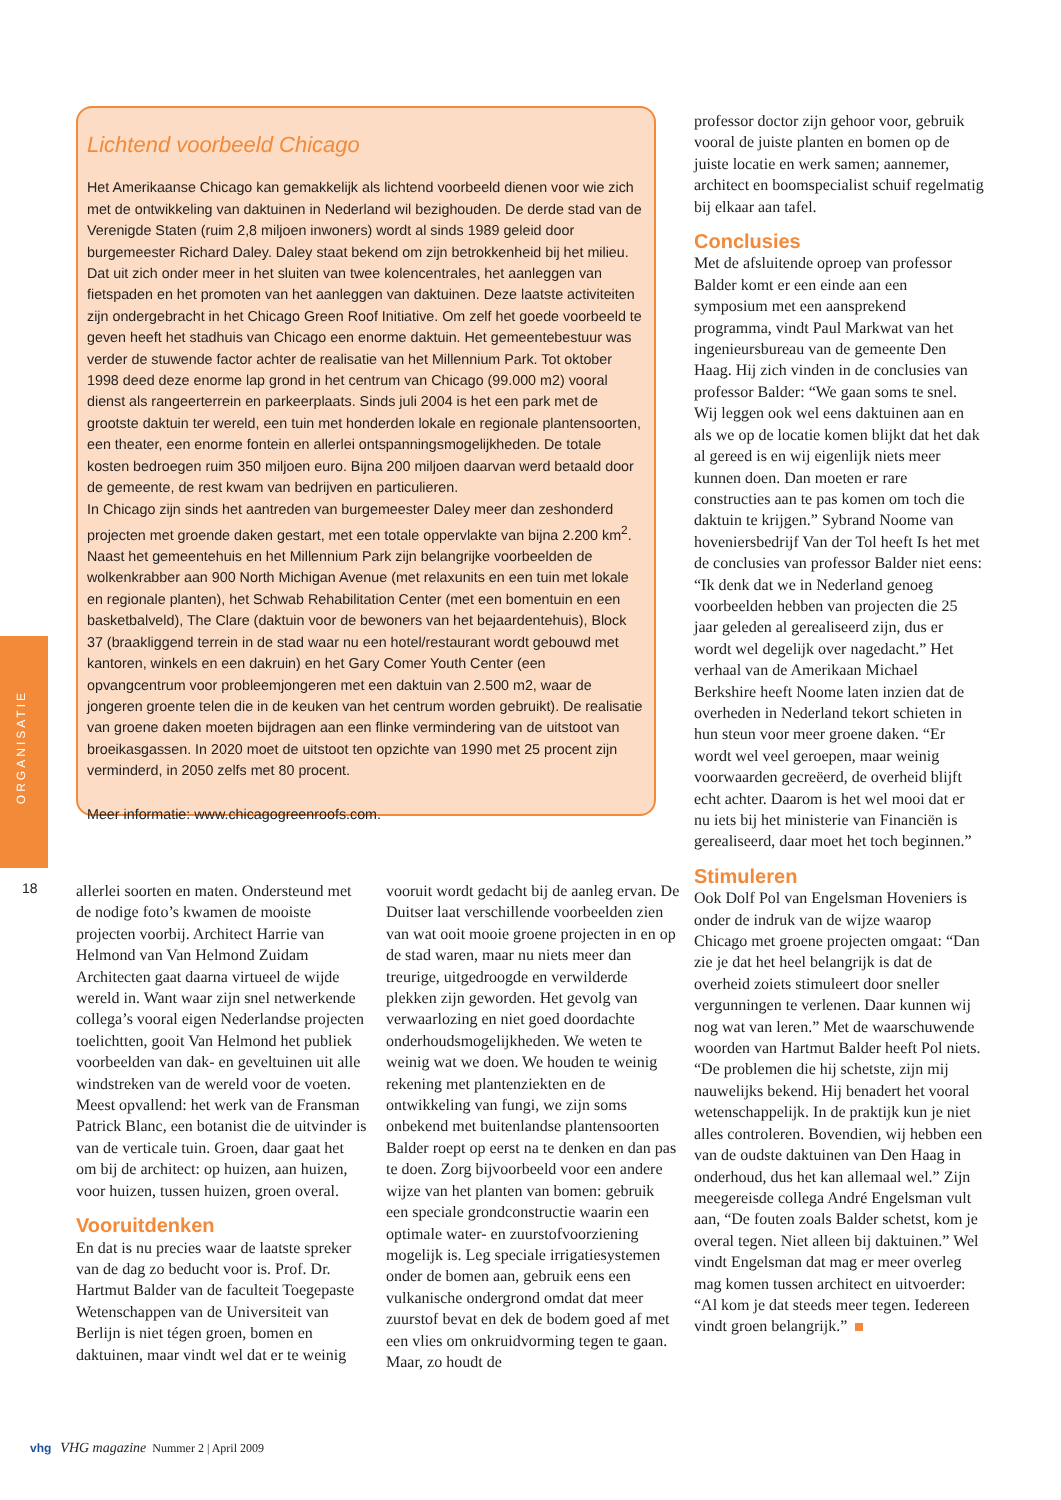ORGANISATIE
Lichtend voorbeeld Chicago
Het Amerikaanse Chicago kan gemakkelijk als lichtend voorbeeld dienen voor wie zich met de ontwikkeling van daktuinen in Nederland wil bezighouden. De derde stad van de Verenigde Staten (ruim 2,8 miljoen inwoners) wordt al sinds 1989 geleid door burgemeester Richard Daley. Daley staat bekend om zijn betrokkenheid bij het milieu. Dat uit zich onder meer in het sluiten van twee kolencentrales, het aanleggen van fietspaden en het promoten van het aanleggen van daktuinen. Deze laatste activiteiten zijn ondergebracht in het Chicago Green Roof Initiative. Om zelf het goede voorbeeld te geven heeft het stadhuis van Chicago een enorme daktuin. Het gemeentebestuur was verder de stuwende factor achter de realisatie van het Millennium Park. Tot oktober 1998 deed deze enorme lap grond in het centrum van Chicago (99.000 m2) vooral dienst als rangeerterrein en parkeerplaats. Sinds juli 2004 is het een park met de grootste daktuin ter wereld, een tuin met honderden lokale en regionale plantensoorten, een theater, een enorme fontein en allerlei ontspanningsmogelijkheden. De totale kosten bedroegen ruim 350 miljoen euro. Bijna 200 miljoen daarvan werd betaald door de gemeente, de rest kwam van bedrijven en particulieren.
In Chicago zijn sinds het aantreden van burgemeester Daley meer dan zeshonderd projecten met groende daken gestart, met een totale oppervlakte van bijna 2.200 km<sup>2</sup>. Naast het gemeentehuis en het Millennium Park zijn belangrijke voorbeelden de wolkenkrabber aan 900 North Michigan Avenue (met relaxunits en een tuin met lokale en regionale planten), het Schwab Rehabilitation Center (met een bomentuin en een basketbalveld), The Clare (daktuin voor de bewoners van het bejaardentehuis), Block 37 (braakliggend terrein in de stad waar nu een hotel/restaurant wordt gebouwd met kantoren, winkels en een dakruin) en het Gary Comer Youth Center (een opvangcentrum voor probleemjongeren met een daktuin van 2.500 m2, waar de jongeren groente telen die in de keuken van het centrum worden gebruikt). De realisatie van groene daken moeten bijdragen aan een flinke vermindering van de uitstoot van broeikasgassen. In 2020 moet de uitstoot ten opzichte van 1990 met 25 procent zijn verminderd, in 2050 zelfs met 80 procent.
Meer informatie: www.chicagogreenroofs.com.
professor doctor zijn gehoor voor, gebruik vooral de juiste planten en bomen op de juiste locatie en werk samen; aannemer, architect en boomspecialist schuif regelmatig bij elkaar aan tafel.
Conclusies
Met de afsluitende oproep van professor Balder komt er een einde aan een symposium met een aansprekend programma, vindt Paul Markwat van het ingenieursbureau van de gemeente Den Haag. Hij zich vinden in de conclusies van professor Balder: “We gaan soms te snel. Wij leggen ook wel eens daktuinen aan en als we op de locatie komen blijkt dat het dak al gereed is en wij eigenlijk niets meer kunnen doen. Dan moeten er rare constructies aan te pas komen om toch die daktuin te krijgen.” Sybrand Noome van hoveniersbedrijf Van der Tol heeft Is het met de conclusies van professor Balder niet eens: “Ik denk dat we in Nederland genoeg voorbeelden hebben van projecten die 25 jaar geleden al gerealiseerd zijn, dus er wordt wel degelijk over nagedacht.” Het verhaal van de Amerikaan Michael Berkshire heeft Noome laten inzien dat de overheden in Nederland tekort schieten in hun steun voor meer groene daken. “Er wordt wel veel geroepen, maar weinig voorwaarden gecreëerd, de overheid blijft echt achter. Daarom is het wel mooi dat er nu iets bij het ministerie van Financiën is gerealiseerd, daar moet het toch beginnen.”
Stimuleren
Ook Dolf Pol van Engelsman Hoveniers is onder de indruk van de wijze waarop Chicago met groene projecten omgaat: “Dan zie je dat het heel belangrijk is dat de overheid zoiets stimuleert door sneller vergunningen te verlenen. Daar kunnen wij nog wat van leren.” Met de waarschuwende woorden van Hartmut Balder heeft Pol niets. “De problemen die hij schetste, zijn mij nauwelijks bekend. Hij benadert het vooral wetenschappelijk. In de praktijk kun je niet alles controleren. Bovendien, wij hebben een van de oudste daktuinen van Den Haag in onderhoud, dus het kan allemaal wel.” Zijn meegereisde collega André Engelsman vult aan, “De fouten zoals Balder schetst, kom je overal tegen. Niet alleen bij daktuinen.” Wel vindt Engelsman dat mag er meer overleg mag komen tussen architect en uitvoerder: “Al kom je dat steeds meer tegen. Iedereen vindt groen belangrijk.”
18
allerlei soorten en maten. Ondersteund met de nodige foto’s kwamen de mooiste projecten voorbij. Architect Harrie van Helmond van Van Helmond Zuidam Architecten gaat daarna virtueel de wijde wereld in. Want waar zijn snel netwerkende collega’s vooral eigen Nederlandse projecten toelichtten, gooit Van Helmond het publiek voorbeelden van dak- en geveltuinen uit alle windstreken van de wereld voor de voeten. Meest opvallend: het werk van de Fransman Patrick Blanc, een botanist die de uitvinder is van de verticale tuin. Groen, daar gaat het om bij de architect: op huizen, aan huizen, voor huizen, tussen huizen, groen overal.
Vooruitdenken
En dat is nu precies waar de laatste spreker van de dag zo beducht voor is. Prof. Dr. Hartmut Balder van de faculteit Toegepaste Wetenschappen van de Universiteit van Berlijn is niet tégen groen, bomen en daktuinen, maar vindt wel dat er te weinig
vooruit wordt gedacht bij de aanleg ervan. De Duitser laat verschillende voorbeelden zien van wat ooit mooie groene projecten in en op de stad waren, maar nu niets meer dan treurige, uitgedroogde en verwilderde plekken zijn geworden. Het gevolg van verwaarlozing en niet goed doordachte onderhoudsmogelijkheden. We weten te weinig wat we doen. We houden te weinig rekening met plantenziekten en de ontwikkeling van fungi, we zijn soms onbekend met buitenlandse plantensoorten
Balder roept op eerst na te denken en dan pas te doen. Zorg bijvoorbeeld voor een andere wijze van het planten van bomen: gebruik een speciale grondconstructie waarin een optimale water- en zuurstofvoorziening mogelijk is. Leg speciale irrigatiesystemen onder de bomen aan, gebruik eens een vulkanische ondergrond omdat dat meer zuurstof bevat en dek de bodem goed af met een vlies om onkruidvorming tegen te gaan. Maar, zo houdt de
vhg VHG magazine Nummer 2 | April 2009